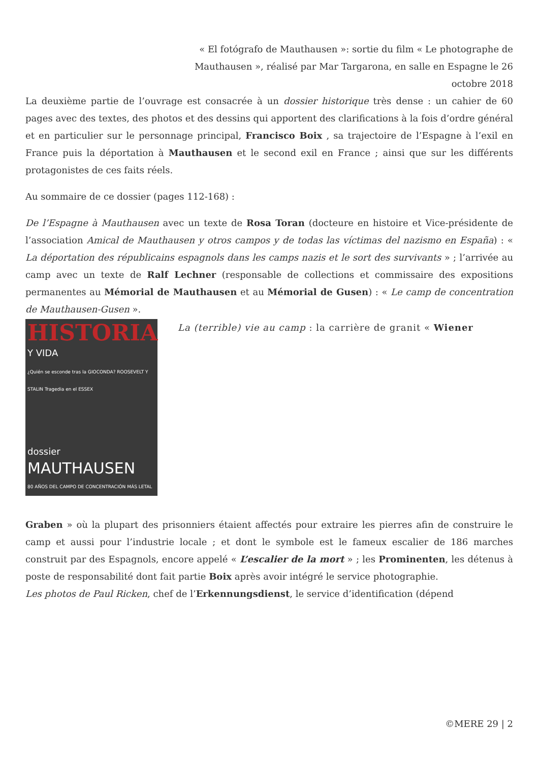« El fotógrafo de Mauthausen »: sortie du film « Le photographe de Mauthausen », réalisé par Mar Targarona, en salle en Espagne le 26 octobre 2018
La deuxième partie de l’ouvrage est consacrée à un dossier historique très dense : un cahier de 60 pages avec des textes, des photos et des dessins qui apportent des clarifications à la fois d’ordre général et en particulier sur le personnage principal, Francisco Boix , sa trajectoire de l’Espagne à l’exil en France puis la déportation à Mauthausen et le second exil en France ; ainsi que sur les différents protagonistes de ces faits réels.
Au sommaire de ce dossier (pages 112-168) :
De l’Espagne à Mauthausen avec un texte de Rosa Toran (docteure en histoire et Vice-présidente de l’association Amical de Mauthausen y otros campos y de todas las víctimas del nazismo en España) : « La déportation des républicains espagnols dans les camps nazis et le sort des survivants » ; l’arrivée au camp avec un texte de Ralf Lechner (responsable de collections et commissaire des expositions permanentes au Mémorial de Mauthausen et au Mémorial de Gusen) : « Le camp de concentration de Mauthausen-Gusen ».
HISTORIA
Y VIDA
¿Quién se esconde tras la GIOCONDA? ROOSEVELT Y STALIN Tragedia en el ESSEX
dossier
MAUTHAUSEN
80 AÑOS DEL CAMPO DE CONCENTRACIÓN MÁS LETAL
La (terrible) vie au camp : la carrière de granit « Wiener
Graben » où la plupart des prisonniers étaient affectés pour extraire les pierres afin de construire le camp et aussi pour l’industrie locale ; et dont le symbole est le fameux escalier de 186 marches construit par des Espagnols, encore appelé « L’escalier de la mort » ; les Prominenten, les détenus à poste de responsabilité dont fait partie Boix après avoir intégré le service photographie.
Les photos de Paul Ricken, chef de l’Erkennungsdienst, le service d’identification (dépend
©MERE 29 | 2